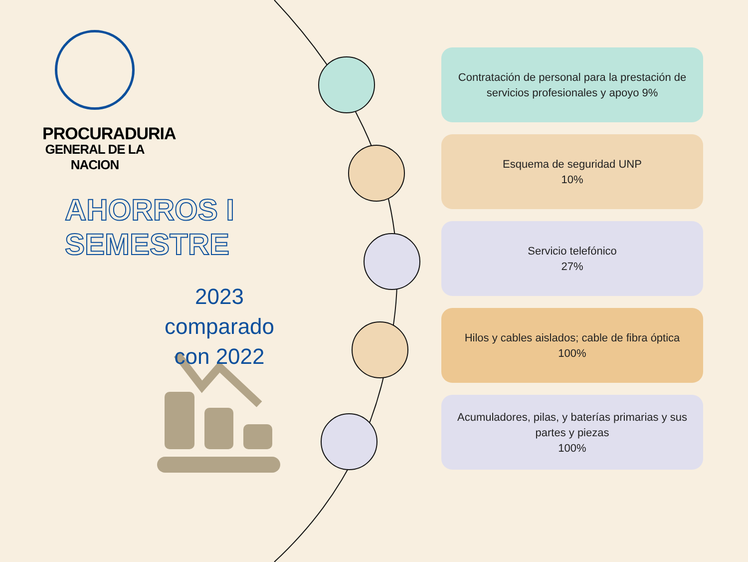PROCURADURIA
GENERAL DE LA NACION
AHORROS I SEMESTRE
2023 comparado con 2022
Contratación de personal para la prestación de servicios profesionales y apoyo 9%
Esquema de seguridad UNP
10%
Servicio telefónico
27%
Hilos y cables aislados; cable de fibra óptica
100%
Acumuladores, pilas, y baterías primarias y sus partes y piezas
100%